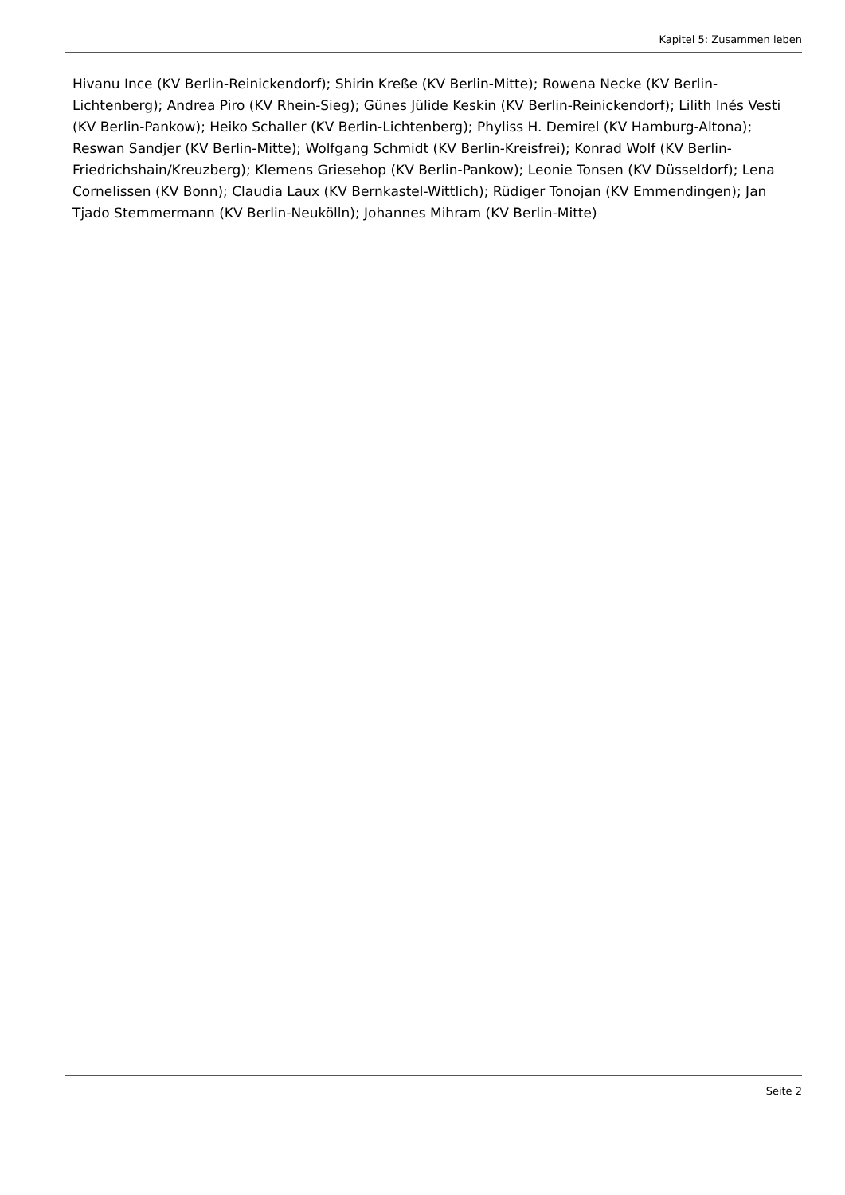Kapitel 5: Zusammen leben
Hivanu Ince (KV Berlin-Reinickendorf); Shirin Kreße (KV Berlin-Mitte); Rowena Necke (KV Berlin-Lichtenberg); Andrea Piro (KV Rhein-Sieg); Günes Jülide Keskin (KV Berlin-Reinickendorf); Lilith Inés Vesti (KV Berlin-Pankow); Heiko Schaller (KV Berlin-Lichtenberg); Phyliss H. Demirel (KV Hamburg-Altona); Reswan Sandjer (KV Berlin-Mitte); Wolfgang Schmidt (KV Berlin-Kreisfrei); Konrad Wolf (KV Berlin-Friedrichshain/Kreuzberg); Klemens Griesehop (KV Berlin-Pankow); Leonie Tonsen (KV Düsseldorf); Lena Cornelissen (KV Bonn); Claudia Laux (KV Bernkastel-Wittlich); Rüdiger Tonojan (KV Emmendingen); Jan Tjado Stemmermann (KV Berlin-Neukölln); Johannes Mihram (KV Berlin-Mitte)
Seite 2